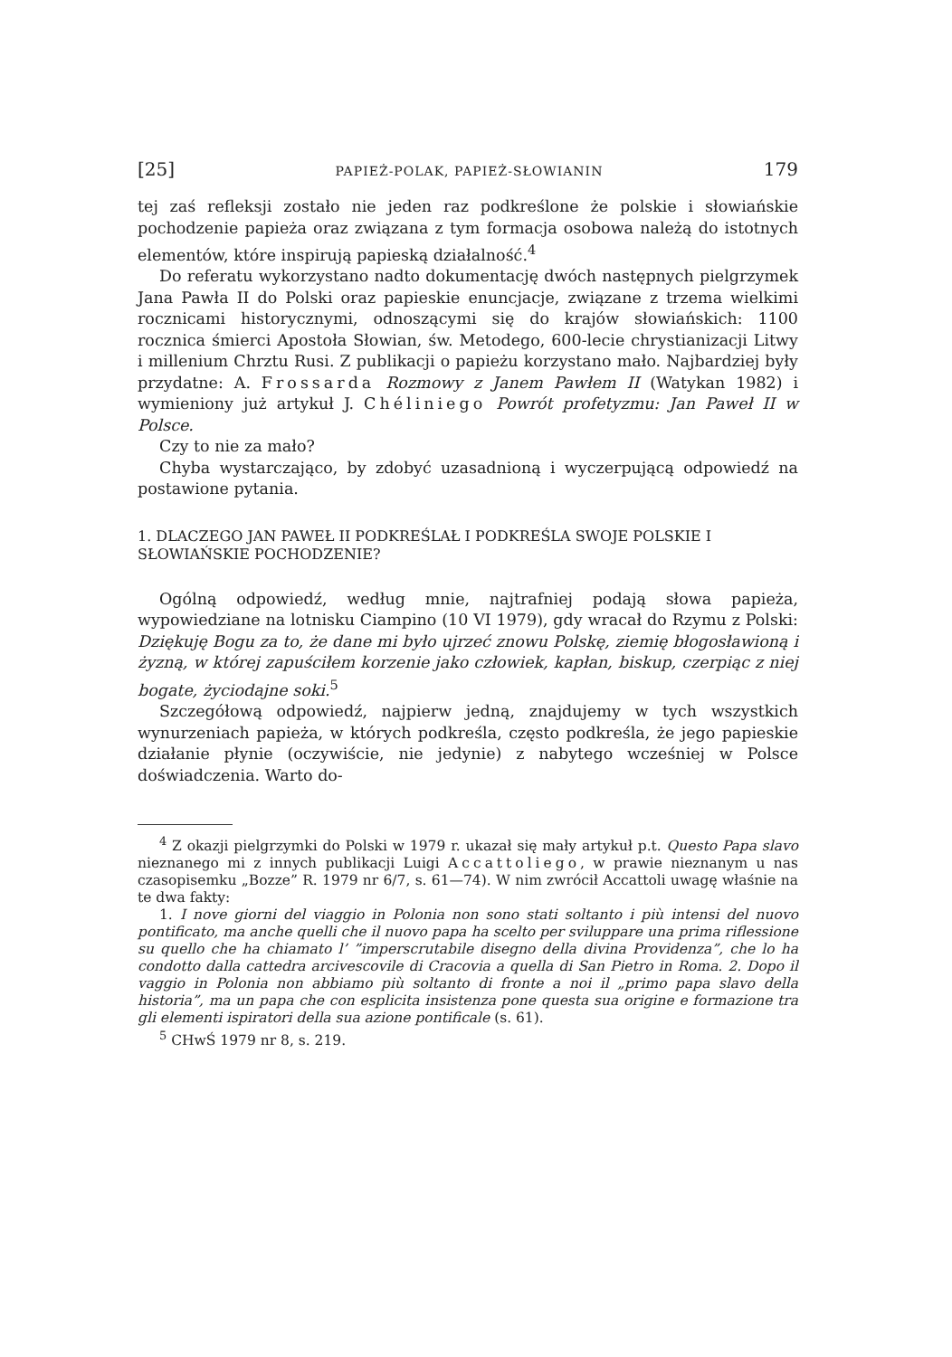[25] PAPIEŻ-POLAK, PAPIEŻ-SŁOWIANIN 179
tej zaś refleksji zostało nie jeden raz podkreślone że polskie i słowiańskie pochodzenie papieża oraz związana z tym formacja osobowa należą do istotnych elementów, które inspirują papieską działalność.<sup>4</sup>
Do referatu wykorzystano nadto dokumentację dwóch następnych pielgrzymek Jana Pawła II do Polski oraz papieskie enuncjacje, związane z trzema wielkimi rocznicami historycznymi, odnoszącymi się do krajów słowiańskich: 1100 rocznica śmierci Apostoła Słowian, św. Metodego, 600-lecie chrystianizacji Litwy i millenium Chrztu Rusi. Z publikacji o papieżu korzystano mało. Najbardziej były przydatne: A. Frossarda Rozmowy z Janem Pawłem II (Watykan 1982) i wymieniony już artykuł J. Chéliniego Powrót profetyzmu: Jan Paweł II w Polsce.
Czy to nie za mało?
Chyba wystarczająco, by zdobyć uzasadnioną i wyczerpującą odpowiedź na postawione pytania.
1. DLACZEGO JAN PAWEŁ II PODKREŚLAŁ I PODKREŚLA SWOJE POLSKIE I SŁOWIAŃSKIE POCHODZENIE?
Ogólną odpowiedź, według mnie, najtrafniej podają słowa papieża, wypowiedziane na lotnisku Ciampino (10 VI 1979), gdy wracał do Rzymu z Polski: Dziękuję Bogu za to, że dane mi było ujrzeć znowu Polskę, ziemię błogosławioną i żyzną, w której zapuściłem korzenie jako człowiek, kapłan, biskup, czerpiąc z niej bogate, życiodajne soki.<sup>5</sup>
Szczegółową odpowiedź, najpierw jedną, znajdujemy w tych wszystkich wynurzeniach papieża, w których podkreśla, często podkreśla, że jego papieskie działanie płynie (oczywiście, nie jedynie) z nabytego wcześniej w Polsce doświadczenia. Warto do-
<sup>4</sup> Z okazji pielgrzymki do Polski w 1979 r. ukazał się mały artykuł p.t. Questo Papa slavo nieznanego mi z innych publikacji Luigi Accattoliego, w prawie nieznanym u nas czasopisemku „Bozze” R. 1979 nr 6/7, s. 61—74). W nim zwrócił Accattoli uwagę właśnie na te dwa fakty:
1. I nove giorni del viaggio in Polonia non sono stati soltanto i più intensi del nuovo pontificato, ma anche quelli che il nuovo papa ha scelto per sviluppare una prima riflessione su quello che ha chiamato l’ ”imperscrutabile disegno della divina Providenza”, che lo ha condotto dalla cattedra arcivescovile di Cracovia a quella di San Pietro in Roma. 2. Dopo il vaggio in Polonia non abbiamo più soltanto di fronte a noi il „primo papa slavo della historia”, ma un papa che con esplicita insistenza pone questa sua origine e formazione tra gli elementi ispiratori della sua azione pontificale (s. 61).
<sup>5</sup> CHwŚ 1979 nr 8, s. 219.